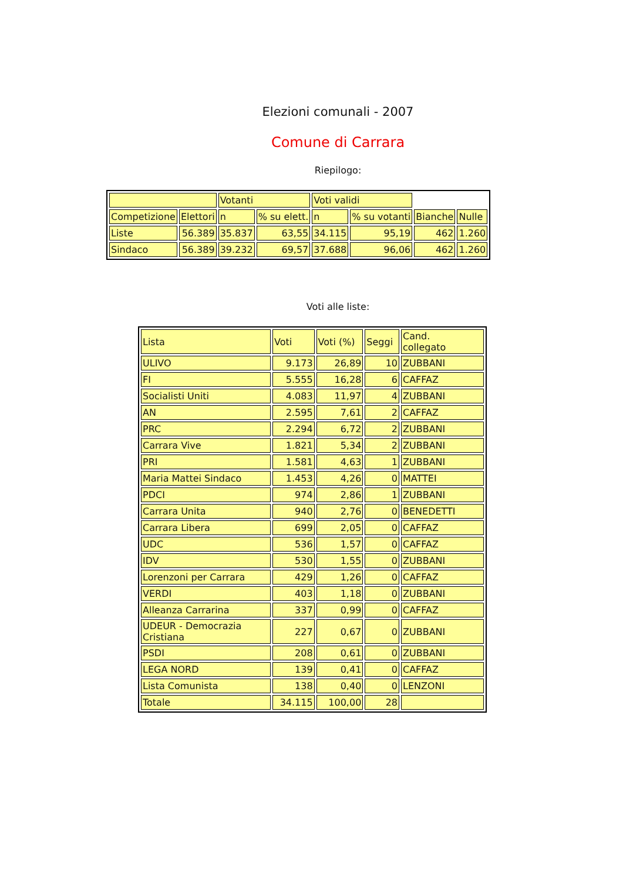Elezioni comunali - 2007
Comune di Carrara
Riepilogo:
| | | Votanti | | Voti validi | | | |
| --- | --- | --- | --- | --- | --- | --- | --- |
| Competizione | Elettori | n | % su elett. | n | % su votanti | Bianche | Nulle |
| Liste | 56.389 | 35.837 | 63,55 | 34.115 | 95,19 | 462 | 1.260 |
| Sindaco | 56.389 | 39.232 | 69,57 | 37.688 | 96,06 | 462 | 1.260 |
Voti alle liste:
| Lista | Voti | Voti (%) | Seggi | Cand. collegato |
| --- | --- | --- | --- | --- |
| ULIVO | 9.173 | 26,89 | 10 | ZUBBANI |
| FI | 5.555 | 16,28 | 6 | CAFFAZ |
| Socialisti Uniti | 4.083 | 11,97 | 4 | ZUBBANI |
| AN | 2.595 | 7,61 | 2 | CAFFAZ |
| PRC | 2.294 | 6,72 | 2 | ZUBBANI |
| Carrara Vive | 1.821 | 5,34 | 2 | ZUBBANI |
| PRI | 1.581 | 4,63 | 1 | ZUBBANI |
| Maria Mattei Sindaco | 1.453 | 4,26 | 0 | MATTEI |
| PDCI | 974 | 2,86 | 1 | ZUBBANI |
| Carrara Unita | 940 | 2,76 | 0 | BENEDETTI |
| Carrara Libera | 699 | 2,05 | 0 | CAFFAZ |
| UDC | 536 | 1,57 | 0 | CAFFAZ |
| IDV | 530 | 1,55 | 0 | ZUBBANI |
| Lorenzoni per Carrara | 429 | 1,26 | 0 | CAFFAZ |
| VERDI | 403 | 1,18 | 0 | ZUBBANI |
| Alleanza Carrarina | 337 | 0,99 | 0 | CAFFAZ |
| UDEUR - Democrazia Cristiana | 227 | 0,67 | 0 | ZUBBANI |
| PSDI | 208 | 0,61 | 0 | ZUBBANI |
| LEGA NORD | 139 | 0,41 | 0 | CAFFAZ |
| Lista Comunista | 138 | 0,40 | 0 | LENZONI |
| Totale | 34.115 | 100,00 | 28 | |